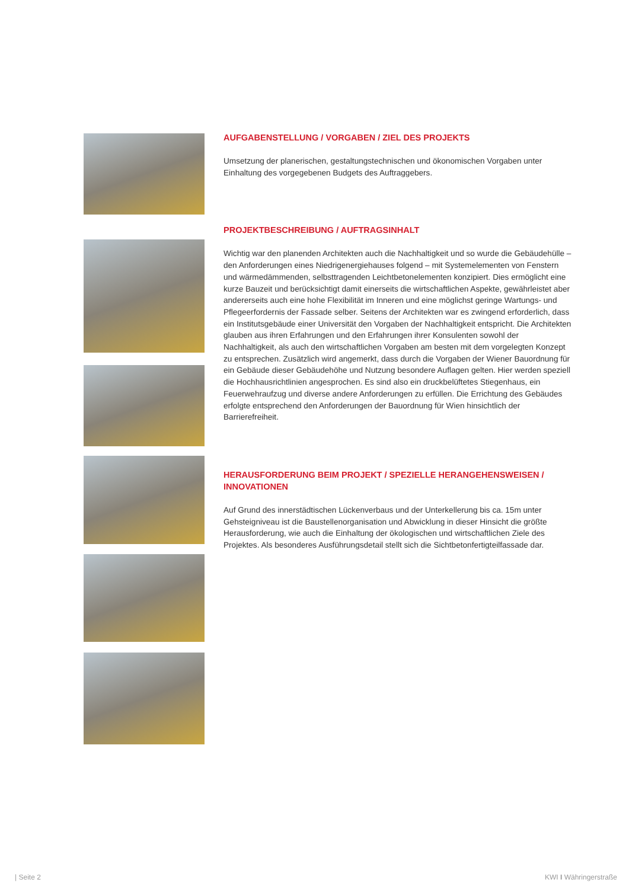AUFGABENSTELLUNG / VORGABEN / ZIEL DES PROJEKTS
Umsetzung der planerischen, gestaltungstechnischen und ökonomischen Vorgaben unter Einhaltung des vorgegebenen Budgets des Auftraggebers.
PROJEKTBESCHREIBUNG / AUFTRAGSINHALT
Wichtig war den planenden Architekten auch die Nachhaltigkeit und so wurde die Gebäudehülle – den Anforderungen eines Niedrigenergiehauses folgend – mit Systemelementen von Fenstern und wärmedämmenden, selbsttragenden Leichtbetonelementen konzipiert. Dies ermöglicht eine kurze Bauzeit und berücksichtigt damit einerseits die wirtschaftlichen Aspekte, gewährleistet aber andererseits auch eine hohe Flexibilität im Inneren und eine möglichst geringe Wartungs- und Pflegeerfordernis der Fassade selber. Seitens der Architekten war es zwingend erforderlich, dass ein Institutsgebäude einer Universität den Vorgaben der Nachhaltigkeit entspricht. Die Architekten glauben aus ihren Erfahrungen und den Erfahrungen ihrer Konsulenten sowohl der Nachhaltigkeit, als auch den wirtschaftlichen Vorgaben am besten mit dem vorgelegten Konzept zu entsprechen. Zusätzlich wird angemerkt, dass durch die Vorgaben der Wiener Bauordnung für ein Gebäude dieser Gebäudehöhe und Nutzung besondere Auflagen gelten. Hier werden speziell die Hochhausrichtlinien angesprochen. Es sind also ein druckbelüftetes Stiegenhaus, ein Feuerwehraufzug und diverse andere Anforderungen zu erfüllen. Die Errichtung des Gebäudes erfolgte entsprechend den Anforderungen der Bauordnung für Wien hinsichtlich der Barrierefreiheit.
HERAUSFORDERUNG BEIM PROJEKT / SPEZIELLE HERANGEHENSWEISEN / INNOVATIONEN
Auf Grund des innerstädtischen Lückenverbaus und der Unterkellerung bis ca. 15m unter Gehsteigniveau ist die Baustellenorganisation und Abwicklung in dieser Hinsicht die größte Herausforderung, wie auch die Einhaltung der ökologischen und wirtschaftlichen Ziele des Projektes. Als besonderes Ausführungsdetail stellt sich die Sichtbetonfertigteilfassade dar.
| Seite 2 KWI I Währingerstraße